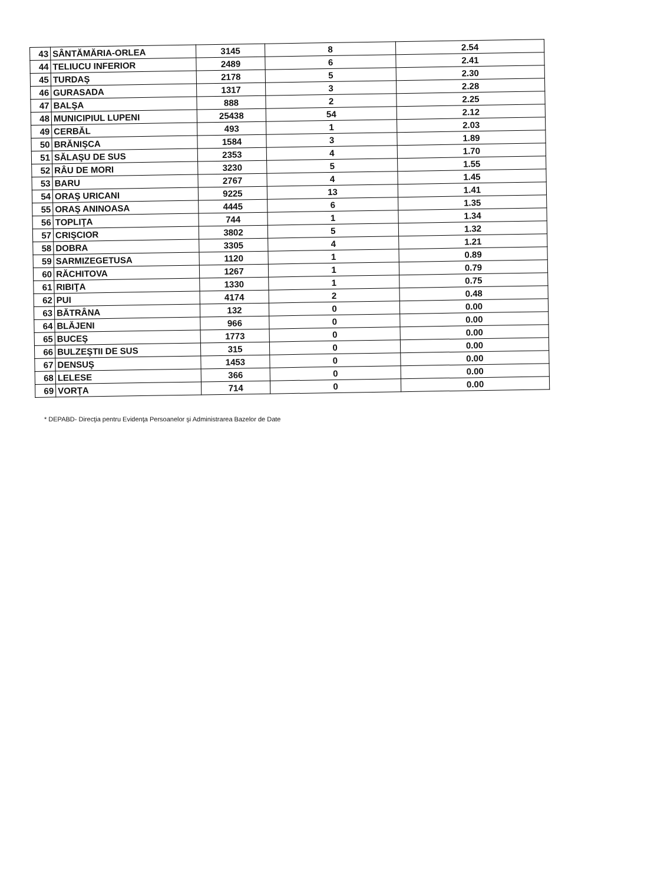| 43 | SÂNTĂMĂRIA-ORLEA | 3145 | 8 | 2.54 |
| 44 | TELIUCU INFERIOR | 2489 | 6 | 2.41 |
| 45 | TURDAŞ | 2178 | 5 | 2.30 |
| 46 | GURASADA | 1317 | 3 | 2.28 |
| 47 | BALŞA | 888 | 2 | 2.25 |
| 48 | MUNICIPIUL LUPENI | 25438 | 54 | 2.12 |
| 49 | CERBĂL | 493 | 1 | 2.03 |
| 50 | BRĂNIŞCA | 1584 | 3 | 1.89 |
| 51 | SĂLAŞU DE SUS | 2353 | 4 | 1.70 |
| 52 | RÂU DE MORI | 3230 | 5 | 1.55 |
| 53 | BARU | 2767 | 4 | 1.45 |
| 54 | ORAŞ URICANI | 9225 | 13 | 1.41 |
| 55 | ORAŞ ANINOASA | 4445 | 6 | 1.35 |
| 56 | TOPLIŢA | 744 | 1 | 1.34 |
| 57 | CRIŞCIOR | 3802 | 5 | 1.32 |
| 58 | DOBRA | 3305 | 4 | 1.21 |
| 59 | SARMIZEGETUSA | 1120 | 1 | 0.89 |
| 60 | RĂCHITOVA | 1267 | 1 | 0.79 |
| 61 | RIBIŢA | 1330 | 1 | 0.75 |
| 62 | PUI | 4174 | 2 | 0.48 |
| 63 | BĂTRÂNA | 132 | 0 | 0.00 |
| 64 | BLĂJENI | 966 | 0 | 0.00 |
| 65 | BUCEŞ | 1773 | 0 | 0.00 |
| 66 | BULZEŞTII DE SUS | 315 | 0 | 0.00 |
| 67 | DENSUŞ | 1453 | 0 | 0.00 |
| 68 | LELESE | 366 | 0 | 0.00 |
| 69 | VORŢA | 714 | 0 | 0.00 |
* DEPABD- Direcţia pentru Evidenţa Persoanelor şi Administrarea Bazelor de Date